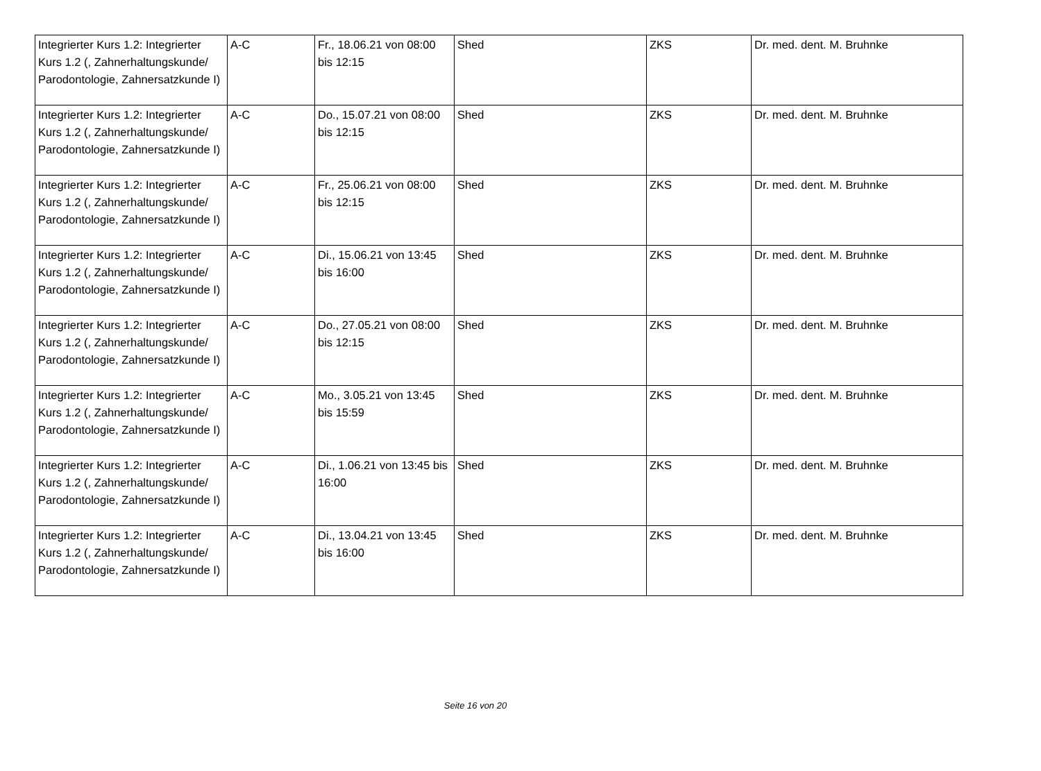| Integrierter Kurs 1.2: Integrierter Kurs 1.2 (, Zahnerhaltungskunde/ Parodontologie, Zahnersatzkunde I) | A-C | Fr., 18.06.21 von 08:00 bis 12:15 | Shed | ZKS | Dr. med. dent. M. Bruhnke |
| Integrierter Kurs 1.2: Integrierter Kurs 1.2 (, Zahnerhaltungskunde/ Parodontologie, Zahnersatzkunde I) | A-C | Do., 15.07.21 von 08:00 bis 12:15 | Shed | ZKS | Dr. med. dent. M. Bruhnke |
| Integrierter Kurs 1.2: Integrierter Kurs 1.2 (, Zahnerhaltungskunde/ Parodontologie, Zahnersatzkunde I) | A-C | Fr., 25.06.21 von 08:00 bis 12:15 | Shed | ZKS | Dr. med. dent. M. Bruhnke |
| Integrierter Kurs 1.2: Integrierter Kurs 1.2 (, Zahnerhaltungskunde/ Parodontologie, Zahnersatzkunde I) | A-C | Di., 15.06.21 von 13:45 bis 16:00 | Shed | ZKS | Dr. med. dent. M. Bruhnke |
| Integrierter Kurs 1.2: Integrierter Kurs 1.2 (, Zahnerhaltungskunde/ Parodontologie, Zahnersatzkunde I) | A-C | Do., 27.05.21 von 08:00 bis 12:15 | Shed | ZKS | Dr. med. dent. M. Bruhnke |
| Integrierter Kurs 1.2: Integrierter Kurs 1.2 (, Zahnerhaltungskunde/ Parodontologie, Zahnersatzkunde I) | A-C | Mo., 3.05.21 von 13:45 bis 15:59 | Shed | ZKS | Dr. med. dent. M. Bruhnke |
| Integrierter Kurs 1.2: Integrierter Kurs 1.2 (, Zahnerhaltungskunde/ Parodontologie, Zahnersatzkunde I) | A-C | Di., 1.06.21 von 13:45 bis 16:00 | Shed | ZKS | Dr. med. dent. M. Bruhnke |
| Integrierter Kurs 1.2: Integrierter Kurs 1.2 (, Zahnerhaltungskunde/ Parodontologie, Zahnersatzkunde I) | A-C | Di., 13.04.21 von 13:45 bis 16:00 | Shed | ZKS | Dr. med. dent. M. Bruhnke |
Seite 16 von 20